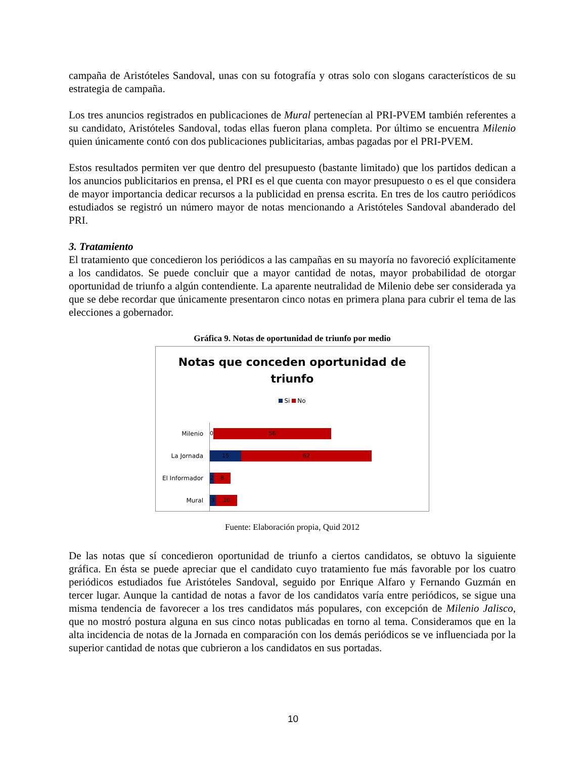campaña de Aristóteles Sandoval, unas con su fotografía y otras solo con slogans característicos de su estrategia de campaña.
Los tres anuncios registrados en publicaciones de Mural pertenecían al PRI-PVEM también referentes a su candidato, Aristóteles Sandoval, todas ellas fueron plana completa. Por último se encuentra Milenio quien únicamente contó con dos publicaciones publicitarias, ambas pagadas por el PRI-PVEM.
Estos resultados permiten ver que dentro del presupuesto (bastante limitado) que los partidos dedican a los anuncios publicitarios en prensa, el PRI es el que cuenta con mayor presupuesto o es el que considera de mayor importancia dedicar recursos a la publicidad en prensa escrita. En tres de los cautro periódicos estudiados se registró un número mayor de notas mencionando a Aristóteles Sandoval abanderado del PRI.
3. Tratamiento
El tratamiento que concedieron los periódicos a las campañas en su mayoría no favoreció explícitamente a los candidatos. Se puede concluir que a mayor cantidad de notas, mayor probabilidad de otorgar oportunidad de triunfo a algún contendiente. La aparente neutralidad de Milenio debe ser considerada ya que se debe recordar que únicamente presentaron cinco notas en primera plana para cubrir el tema de las elecciones a gobernador.
Gráfica 9. Notas de oportunidad de triunfo por medio
Notas que conceden oportunidad de
triunfo
Si No
Milenio
0
56
La Jornada
15 62
El Informador
2 8
Mural
3 10
Fuente: Elaboración propia, Quid 2012
De las notas que sí concedieron oportunidad de triunfo a ciertos candidatos, se obtuvo la siguiente gráfica. En ésta se puede apreciar que el candidato cuyo tratamiento fue más favorable por los cuatro periódicos estudiados fue Aristóteles Sandoval, seguido por Enrique Alfaro y Fernando Guzmán en tercer lugar. Aunque la cantidad de notas a favor de los candidatos varía entre periódicos, se sigue una misma tendencia de favorecer a los tres candidatos más populares, con excepción de Milenio Jalisco, que no mostró postura alguna en sus cinco notas publicadas en torno al tema. Consideramos que en la alta incidencia de notas de la Jornada en comparación con los demás periódicos se ve influenciada por la superior cantidad de notas que cubrieron a los candidatos en sus portadas.
10